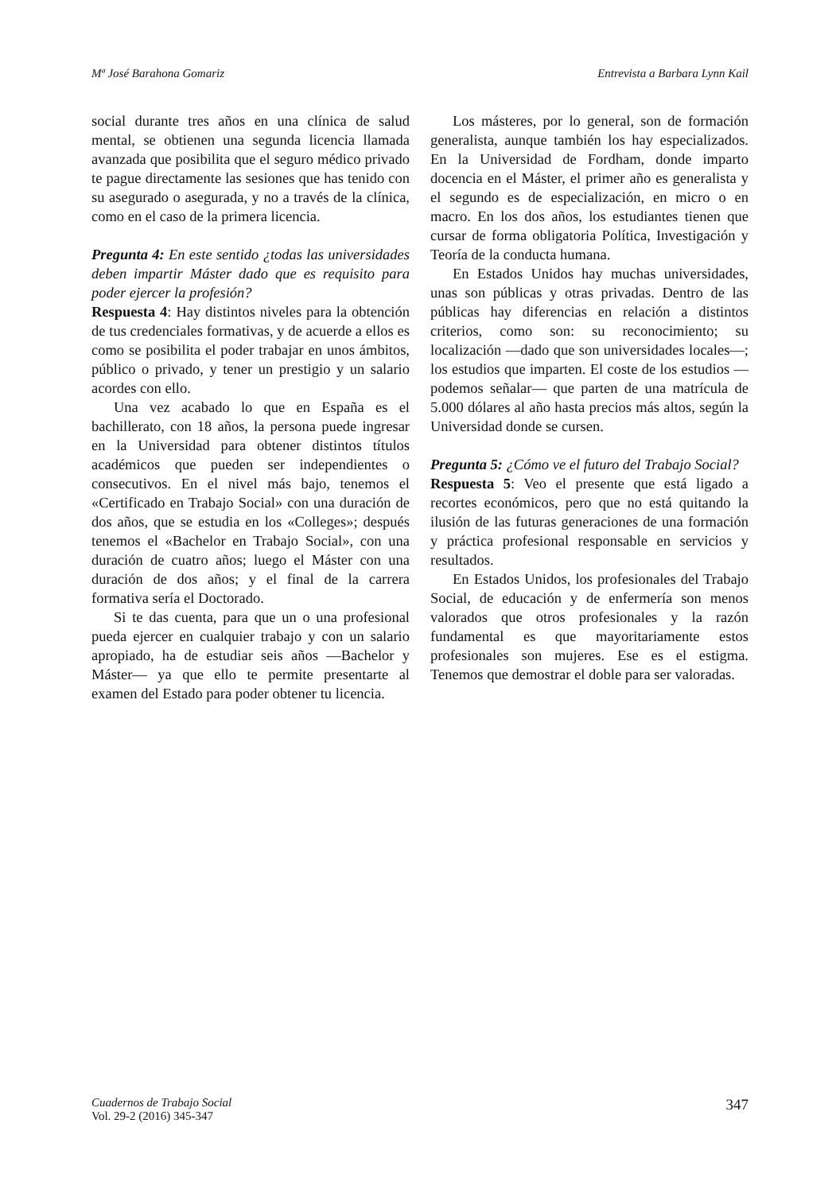Mª José Barahona Gomariz Entrevista a Barbara Lynn Kail
social durante tres años en una clínica de salud mental, se obtienen una segunda licencia llamada avanzada que posibilita que el seguro médico privado te pague directamente las sesiones que has tenido con su asegurado o asegurada, y no a través de la clínica, como en el caso de la primera licencia.
Pregunta 4: En este sentido ¿todas las universidades deben impartir Máster dado que es requisito para poder ejercer la profesión?
Respuesta 4: Hay distintos niveles para la obtención de tus credenciales formativas, y de acuerde a ellos es como se posibilita el poder trabajar en unos ámbitos, público o privado, y tener un prestigio y un salario acordes con ello.
Una vez acabado lo que en España es el bachillerato, con 18 años, la persona puede ingresar en la Universidad para obtener distintos títulos académicos que pueden ser independientes o consecutivos. En el nivel más bajo, tenemos el «Certificado en Trabajo Social» con una duración de dos años, que se estudia en los «Colleges»; después tenemos el «Bachelor en Trabajo Social», con una duración de cuatro años; luego el Máster con una duración de dos años; y el final de la carrera formativa sería el Doctorado.
Si te das cuenta, para que un o una profesional pueda ejercer en cualquier trabajo y con un salario apropiado, ha de estudiar seis años —Bachelor y Máster— ya que ello te permite presentarte al examen del Estado para poder obtener tu licencia.
Los másteres, por lo general, son de formación generalista, aunque también los hay especializados. En la Universidad de Fordham, donde imparto docencia en el Máster, el primer año es generalista y el segundo es de especialización, en micro o en macro. En los dos años, los estudiantes tienen que cursar de forma obligatoria Política, Investigación y Teoría de la conducta humana.
En Estados Unidos hay muchas universidades, unas son públicas y otras privadas. Dentro de las públicas hay diferencias en relación a distintos criterios, como son: su reconocimiento; su localización —dado que son universidades locales—; los estudios que imparten. El coste de los estudios —podemos señalar— que parten de una matrícula de 5.000 dólares al año hasta precios más altos, según la Universidad donde se cursen.
Pregunta 5: ¿Cómo ve el futuro del Trabajo Social?
Respuesta 5: Veo el presente que está ligado a recortes económicos, pero que no está quitando la ilusión de las futuras generaciones de una formación y práctica profesional responsable en servicios y resultados.
En Estados Unidos, los profesionales del Trabajo Social, de educación y de enfermería son menos valorados que otros profesionales y la razón fundamental es que mayoritariamente estos profesionales son mujeres. Ese es el estigma. Tenemos que demostrar el doble para ser valoradas.
Cuadernos de Trabajo Social
Vol. 29-2 (2016) 345-347
347